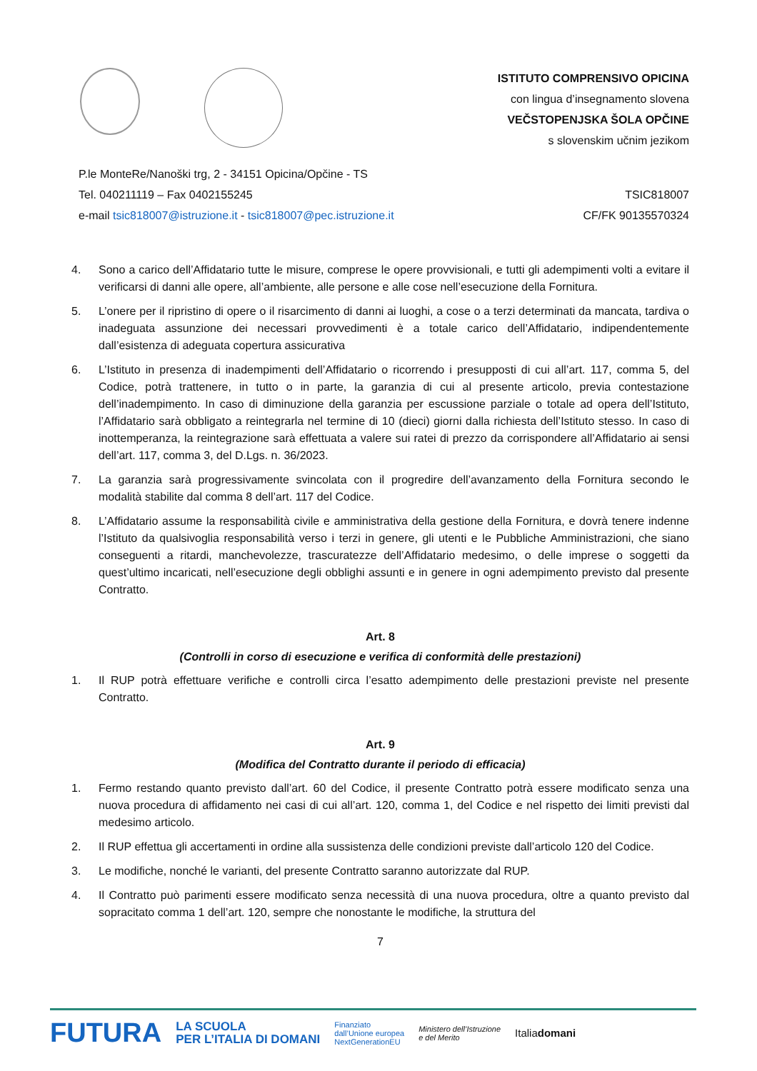ISTITUTO COMPRENSIVO OPICINA
con lingua d’insegnamento slovena
VEČSTOPENJSKA ŠOLA OPČINE
s slovenskim učnim jezikom
P.le MonteRe/Nanoški trg, 2 - 34151 Opicina/Opčine - TS
Tel. 040211119 – Fax 0402155245
e-mail tsic818007@istruzione.it - tsic818007@pec.istruzione.it
TSIC818007
CF/FK 90135570324
4. Sono a carico dell’Affidatario tutte le misure, comprese le opere provvisionali, e tutti gli adempimenti volti a evitare il verificarsi di danni alle opere, all’ambiente, alle persone e alle cose nell’esecuzione della Fornitura.
5. L’onere per il ripristino di opere o il risarcimento di danni ai luoghi, a cose o a terzi determinati da mancata, tardiva o inadeguata assunzione dei necessari provvedimenti è a totale carico dell’Affidatario, indipendentemente dall’esistenza di adeguata copertura assicurativa
6. L’Istituto in presenza di inadempimenti dell’Affidatario o ricorrendo i presupposti di cui all’art. 117, comma 5, del Codice, potrà trattenere, in tutto o in parte, la garanzia di cui al presente articolo, previa contestazione dell’inadempimento. In caso di diminuzione della garanzia per escussione parziale o totale ad opera dell’Istituto, l’Affidatario sarà obbligato a reintegrarla nel termine di 10 (dieci) giorni dalla richiesta dell’Istituto stesso. In caso di inottemperanza, la reintegrazione sarà effettuata a valere sui ratei di prezzo da corrispondere all’Affidatario ai sensi dell’art. 117, comma 3, del D.Lgs. n. 36/2023.
7. La garanzia sarà progressivamente svincolata con il progredire dell’avanzamento della Fornitura secondo le modalità stabilite dal comma 8 dell’art. 117 del Codice.
8. L’Affidatario assume la responsabilità civile e amministrativa della gestione della Fornitura, e dovrà tenere indenne l’Istituto da qualsivoglia responsabilità verso i terzi in genere, gli utenti e le Pubbliche Amministrazioni, che siano conseguenti a ritardi, manchevolezze, trascuratezze dell’Affidatario medesimo, o delle imprese o soggetti da quest’ultimo incaricati, nell’esecuzione degli obblighi assunti e in genere in ogni adempimento previsto dal presente Contratto.
Art. 8
(Controlli in corso di esecuzione e verifica di conformità delle prestazioni)
1. Il RUP potrà effettuare verifiche e controlli circa l’esatto adempimento delle prestazioni previste nel presente Contratto.
Art. 9
(Modifica del Contratto durante il periodo di efficacia)
1. Fermo restando quanto previsto dall’art. 60 del Codice, il presente Contratto potrà essere modificato senza una nuova procedura di affidamento nei casi di cui all’art. 120, comma 1, del Codice e nel rispetto dei limiti previsti dal medesimo articolo.
2. Il RUP effettua gli accertamenti in ordine alla sussistenza delle condizioni previste dall’articolo 120 del Codice.
3. Le modifiche, nonché le varianti, del presente Contratto saranno autorizzate dal RUP.
4. Il Contratto può parimenti essere modificato senza necessità di una nuova procedura, oltre a quanto previsto dal sopracitato comma 1 dell’art. 120, sempre che nonostante le modifiche, la struttura del
7
FUTURA LA SCUOLA
PER L’ITALIA DI DOMANI Finanziato
dall’Unione europea
NextGenerationEU Ministero dell’Istruzione
e del Merito Italiadomani